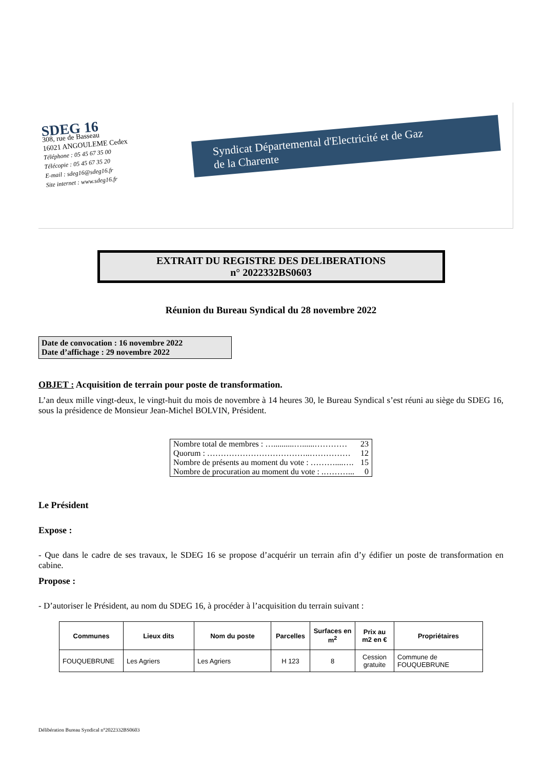SDEG 16
308, rue de Basseau
16021 ANGOULEME Cedex
Téléphone : 05 45 67 35 00
Télécopie : 05 45 67 35 20
E-mail : sdeg16@sdeg16.fr
Site internet : www.sdeg16.fr
Syndicat Départemental d'Electricité et de Gaz
de la Charente
EXTRAIT DU REGISTRE DES DELIBERATIONS
n° 2022332BS0603
Réunion du Bureau Syndical du 28 novembre 2022
Date de convocation : 16 novembre 2022
Date d’affichage : 29 novembre 2022
OBJET : Acquisition de terrain pour poste de transformation.
L’an deux mille vingt-deux, le vingt-huit du mois de novembre à 14 heures 30, le Bureau Syndical s’est réuni au siège du SDEG 16, sous la présidence de Monsieur Jean-Michel BOLVIN, Président.
| Nombre total de membres : …..........…......………… | 23 |
| Quorum : ………………………………..…………… | 12 |
| Nombre de présents au moment du vote : ………....…. | 15 |
| Nombre de procuration au moment du vote : .………... | 0 |
Le Président
Expose :
- Que dans le cadre de ses travaux, le SDEG 16 se propose d’acquérir un terrain afin d’y édifier un poste de transformation en cabine.
Propose :
- D’autoriser le Président, au nom du SDEG 16, à procéder à l’acquisition du terrain suivant :
| Communes | Lieux dits | Nom du poste | Parcelles | Surfaces en m<sup>2</sup> | Prix au m2 en € | Propriétaires |
| --- | --- | --- | --- | --- | --- | --- |
| FOUQUEBRUNE | Les Agriers | Les Agriers | H 123 | 8 | Cession gratuite | Commune de FOUQUEBRUNE |
Délibération Bureau Syndical n°2022332BS0603